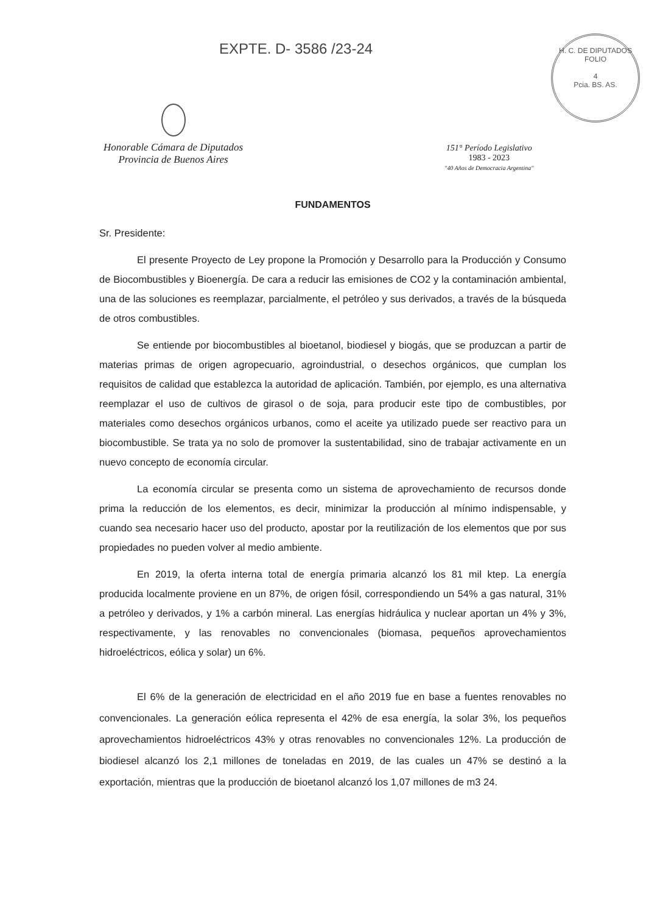EXPTE. D- 3586 /23-24
H. C. DE DIPUTADOS
FOLIO
4
Pcia. BS. AS.
Honorable Cámara de Diputados
Provincia de Buenos Aires
151° Período Legislativo
1983 - 2023
"40 Años de Democracia Argentina"
FUNDAMENTOS
Sr. Presidente:
El presente Proyecto de Ley propone la Promoción y Desarrollo para la Producción y Consumo de Biocombustibles y Bioenergía. De cara a reducir las emisiones de CO2 y la contaminación ambiental, una de las soluciones es reemplazar, parcialmente, el petróleo y sus derivados, a través de la búsqueda de otros combustibles.
Se entiende por biocombustibles al bioetanol, biodiesel y biogás, que se produzcan a partir de materias primas de origen agropecuario, agroindustrial, o desechos orgánicos, que cumplan los requisitos de calidad que establezca la autoridad de aplicación. También, por ejemplo, es una alternativa reemplazar el uso de cultivos de girasol o de soja, para producir este tipo de combustibles, por materiales como desechos orgánicos urbanos, como el aceite ya utilizado puede ser reactivo para un biocombustible. Se trata ya no solo de promover la sustentabilidad, sino de trabajar activamente en un nuevo concepto de economía circular.
La economía circular se presenta como un sistema de aprovechamiento de recursos donde prima la reducción de los elementos, es decir, minimizar la producción al mínimo indispensable, y cuando sea necesario hacer uso del producto, apostar por la reutilización de los elementos que por sus propiedades no pueden volver al medio ambiente.
En 2019, la oferta interna total de energía primaria alcanzó los 81 mil ktep. La energía producida localmente proviene en un 87%, de origen fósil, correspondiendo un 54% a gas natural, 31% a petróleo y derivados, y 1% a carbón mineral. Las energías hidráulica y nuclear aportan un 4% y 3%, respectivamente, y las renovables no convencionales (biomasa, pequeños aprovechamientos hidroeléctricos, eólica y solar) un 6%.
El 6% de la generación de electricidad en el año 2019 fue en base a fuentes renovables no convencionales. La generación eólica representa el 42% de esa energía, la solar 3%, los pequeños aprovechamientos hidroeléctricos 43% y otras renovables no convencionales 12%. La producción de biodiesel alcanzó los 2,1 millones de toneladas en 2019, de las cuales un 47% se destinó a la exportación, mientras que la producción de bioetanol alcanzó los 1,07 millones de m3 24.